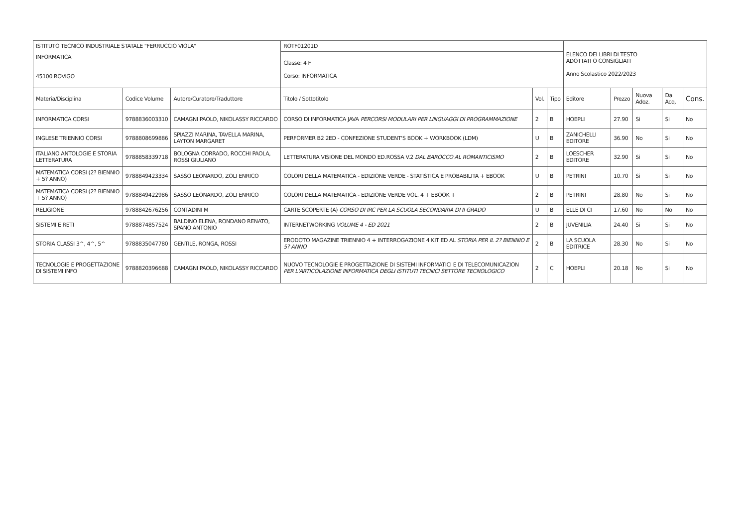| ISTITUTO TECNICO INDUSTRIALE STATALE "FERRUCCIO VIOLA" | | | ROTF01201D | | | ELENCO DEI LIBRI DI TESTO ADOTTATI O CONSIGLIATI Anno Scolastico 2022/2023 | | | | |
| INFORMATICA 45100 ROVIGO | | | Classe: 4 F Corso: INFORMATICA | | | | | | | |
| Materia/Disciplina | Codice Volume | Autore/Curatore/Traduttore | Titolo / Sottotitolo | Vol. | Tipo | Editore | Prezzo | Nuova Adoz. | Da Acq. | Cons. |
| INFORMATICA CORSI | 9788836003310 | CAMAGNI PAOLO, NIKOLASSY RICCARDO | CORSO DI INFORMATICA JAVA PERCORSI MODULARI PER LINGUAGGI DI PROGRAMMAZIONE | 2 | B | HOEPLI | 27.90 | Si | Si | No |
| INGLESE TRIENNIO CORSI | 9788808699886 | SPIAZZI MARINA, TAVELLA MARINA, LAYTON MARGARET | PERFORMER B2 2ED - CONFEZIONE STUDENT'S BOOK + WORKBOOK (LDM) | U | B | ZANICHELLI EDITORE | 36.90 | No | Si | No |
| ITALIANO ANTOLOGIE E STORIA LETTERATURA | 9788858339718 | BOLOGNA CORRADO, ROCCHI PAOLA, ROSSI GIULIANO | LETTERATURA VISIONE DEL MONDO ED.ROSSA V.2 DAL BAROCCO AL ROMANTICISMO | 2 | B | LOESCHER EDITORE | 32.90 | Si | Si | No |
| MATEMATICA CORSI (2? BIENNIO + 5? ANNO) | 9788849423334 | SASSO LEONARDO, ZOLI ENRICO | COLORI DELLA MATEMATICA - EDIZIONE VERDE - STATISTICA E PROBABILITA + EBOOK | U | B | PETRINI | 10.70 | Si | Si | No |
| MATEMATICA CORSI (2? BIENNIO + 5? ANNO) | 9788849422986 | SASSO LEONARDO, ZOLI ENRICO | COLORI DELLA MATEMATICA - EDIZIONE VERDE VOL. 4 + EBOOK + | 2 | B | PETRINI | 28.80 | No | Si | No |
| RELIGIONE | 9788842676256 | CONTADINI M | CARTE SCOPERTE (A) CORSO DI IRC PER LA SCUOLA SECONDARIA DI II GRADO | U | B | ELLE DI CI | 17.60 | No | No | No |
| SISTEMI E RETI | 9788874857524 | BALDINO ELENA, RONDANO RENATO, SPANO ANTONIO | INTERNETWORKING VOLUME 4 - ED 2021 | 2 | B | JUVENILIA | 24.40 | Si | Si | No |
| STORIA CLASSI 3^, 4^, 5^ | 9788835047780 | GENTILE, RONGA, ROSSI | ERODOTO MAGAZINE TRIENNIO 4 + INTERROGAZIONE 4 KIT ED AL STORIA PER IL 2? BIENNIO E 5? ANNO | 2 | B | LA SCUOLA EDITRICE | 28.30 | No | Si | No |
| TECNOLOGIE E PROGETTAZIONE DI SISTEMI INFO | 9788820396688 | CAMAGNI PAOLO, NIKOLASSY RICCARDO | NUOVO TECNOLOGIE E PROGETTAZIONE DI SISTEMI INFORMATICI E DI TELECOMUNICAZION PER L'ARTICOLAZIONE INFORMATICA DEGLI ISTITUTI TECNICI SETTORE TECNOLOGICO | 2 | C | HOEPLI | 20.18 | No | Si | No |